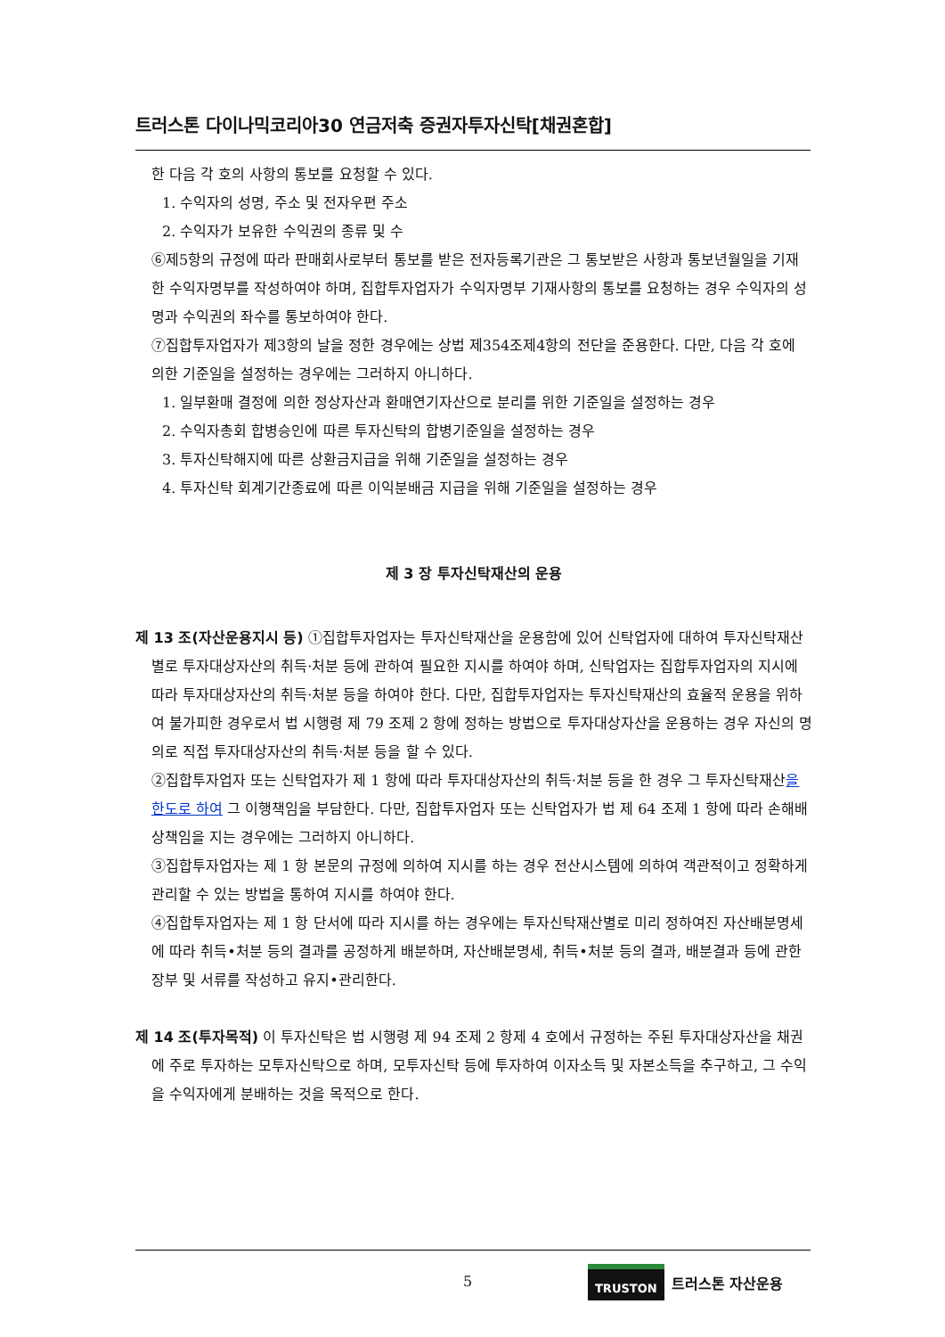트러스톤 다이나믹코리아30 연금저축 증권자투자신탁[채권혼합]
한 다음 각 호의 사항의 통보를 요청할 수 있다.
1. 수익자의 성명, 주소 및 전자우편 주소
2. 수익자가 보유한 수익권의 종류 및 수
⑥제5항의 규정에 따라 판매회사로부터 통보를 받은 전자등록기관은 그 통보받은 사항과 통보년월일을 기재한 수익자명부를 작성하여야 하며, 집합투자업자가 수익자명부 기재사항의 통보를 요청하는 경우 수익자의 성명과 수익권의 좌수를 통보하여야 한다.
⑦집합투자업자가 제3항의 날을 정한 경우에는 상법 제354조제4항의 전단을 준용한다. 다만, 다음 각 호에 의한 기준일을 설정하는 경우에는 그러하지 아니하다.
1. 일부환매 결정에 의한 정상자산과 환매연기자산으로 분리를 위한 기준일을 설정하는 경우
2. 수익자총회 합병승인에 따른 투자신탁의 합병기준일을 설정하는 경우
3. 투자신탁해지에 따른 상환금지급을 위해 기준일을 설정하는 경우
4. 투자신탁 회계기간종료에 따른 이익분배금 지급을 위해 기준일을 설정하는 경우
제 3 장 투자신탁재산의 운용
제 13 조(자산운용지시 등) ①집합투자업자는 투자신탁재산을 운용함에 있어 신탁업자에 대하여 투자신탁재산별로 투자대상자산의 취득·처분 등에 관하여 필요한 지시를 하여야 하며, 신탁업자는 집합투자업자의 지시에 따라 투자대상자산의 취득·처분 등을 하여야 한다. 다만, 집합투자업자는 투자신탁재산의 효율적 운용을 위하여 불가피한 경우로서 법 시행령 제 79 조제 2 항에 정하는 방법으로 투자대상자산을 운용하는 경우 자신의 명의로 직접 투자대상자산의 취득·처분 등을 할 수 있다.
②집합투자업자 또는 신탁업자가 제 1 항에 따라 투자대상자산의 취득·처분 등을 한 경우 그 투자신탁재산을 한도로 하여 그 이행책임을 부담한다. 다만, 집합투자업자 또는 신탁업자가 법 제 64 조제 1 항에 따라 손해배상책임을 지는 경우에는 그러하지 아니하다.
③집합투자업자는 제 1 항 본문의 규정에 의하여 지시를 하는 경우 전산시스템에 의하여 객관적이고 정확하게 관리할 수 있는 방법을 통하여 지시를 하여야 한다.
④집합투자업자는 제 1 항 단서에 따라 지시를 하는 경우에는 투자신탁재산별로 미리 정하여진 자산배분명세에 따라 취득•처분 등의 결과를 공정하게 배분하며, 자산배분명세, 취득•처분 등의 결과, 배분결과 등에 관한 장부 및 서류를 작성하고 유지•관리한다.
제 14 조(투자목적) 이 투자신탁은 법 시행령 제 94 조제 2 항제 4 호에서 규정하는 주된 투자대상자산을 채권에 주로 투자하는 모투자신탁으로 하며, 모투자신탁 등에 투자하여 이자소득 및 자본소득을 추구하고, 그 수익을 수익자에게 분배하는 것을 목적으로 한다.
5
TRUSTON 트러스톤 자산운용